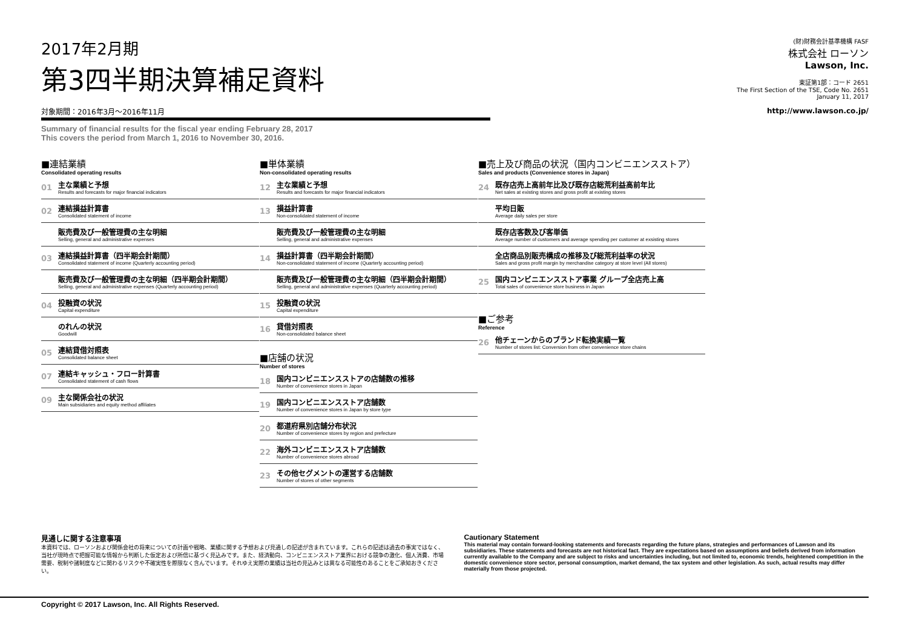2017年2月期
第3四半期決算補足資料
対象期間：2016年3月～2016年11月
Summary of financial results for the fiscal year ending February 28, 2017
This covers the period from March 1, 2016 to November 30, 2016.
(財)財務会計基準機構 FASF
株式会社 ローソン
Lawson, Inc.
東証第1部：コード 2651
The First Section of the TSE, Code No. 2651
January 11, 2017
http://www.lawson.co.jp/
■連結業績
Consolidated operating results
01
主な業績と予想
Results and forecasts for major financial indicators
02
連結損益計算書
Consolidated statement of income
販売費及び一般管理費の主な明細
Selling, general and administrative expenses
03
連結損益計算書（四半期会計期間）
Consolidated statement of income (Quarterly accounting period)
販売費及び一般管理費の主な明細（四半期会計期間）
Selling, general and administrative expenses (Quarterly accounting period)
04
投融資の状況
Capital expenditure
のれんの状況
Goodwill
05
連結貸借対照表
Consolidated balance sheet
07
連結キャッシュ・フロー計算書
Consolidated statement of cash flows
09
主な関係会社の状況
Main subsidiaries and equity method affiliates
■単体業績
Non-consolidated operating results
12
主な業績と予想
Results and forecasts for major financial indicators
13
損益計算書
Non-consolidated statement of income
販売費及び一般管理費の主な明細
Selling, general and administrative expenses
14
損益計算書（四半期会計期間）
Non-consolidated statement of income (Quarterly accounting period)
販売費及び一般管理費の主な明細（四半期会計期間）
Selling, general and administrative expenses (Quarterly accounting period)
15
投融資の状況
Capital expenditure
16
貸借対照表
Non-consolidated balance sheet
■店舗の状況
Number of stores
18
国内コンビニエンスストアの店舗数の推移
Number of convenience stores in Japan
19
国内コンビニエンスストア店舗数
Number of convenience stores in Japan by store type
20
都道府県別店舗分布状況
Number of convenience stores by region and prefecture
22
海外コンビニエンスストア店舗数
Number of convenience stores abroad
23
その他セグメントの運営する店舗数
Number of stores of other segments
■売上及び商品の状況（国内コンビニエンスストア）
Sales and products (Convenience stores in Japan)
24
既存店売上高前年比及び既存店総荒利益高前年比
Net sales at existing stores and gross profit at existing stores
平均日販
Average daily sales per store
既存店客数及び客単価
Average number of customers and average spending per customer at exsisting stores
全店商品別販売構成の推移及び総荒利益率の状況
Sales and gross profit margin by merchandise category at store level (All stores)
25
国内コンビニエンスストア事業 グループ全店売上高
Total sales of convenience store business in Japan
■ご参考
Reference
26
他チェーンからのブランド転換実績一覧
Number of stores list: Conversion from other convenience store chains
見通しに関する注意事項
本資料では、ローソンおよび関係会社の将来についての計画や戦略、業績に関する予想および見通しの記述が含まれています。これらの記述は過去の事実ではなく、当社が現時点で把握可能な情報から判断した仮定および所信に基づく見込みです。また、経済動向、コンビニエンスストア業界における競争の激化、個人消費、市場需要、税制や諸制度などに関わるリスクや不確実性を際限なく含んでいます。それゆえ実際の業績は当社の見込みとは異なる可能性のあることをご承知おきください。
Cautionary Statement
This material may contain forward-looking statements and forecasts regarding the future plans, strategies and performances of Lawson and its subsidiaries. These statements and forecasts are not historical fact. They are expectations based on assumptions and beliefs derived from information currently available to the Company and are subject to risks and uncertainties including, but not limited to, economic trends, heightened competition in the domestic convenience store sector, personal consumption, market demand, the tax system and other legislation. As such, actual results may differ materially from those projected.
Copyright © 2017 Lawson, Inc. All Rights Reserved.